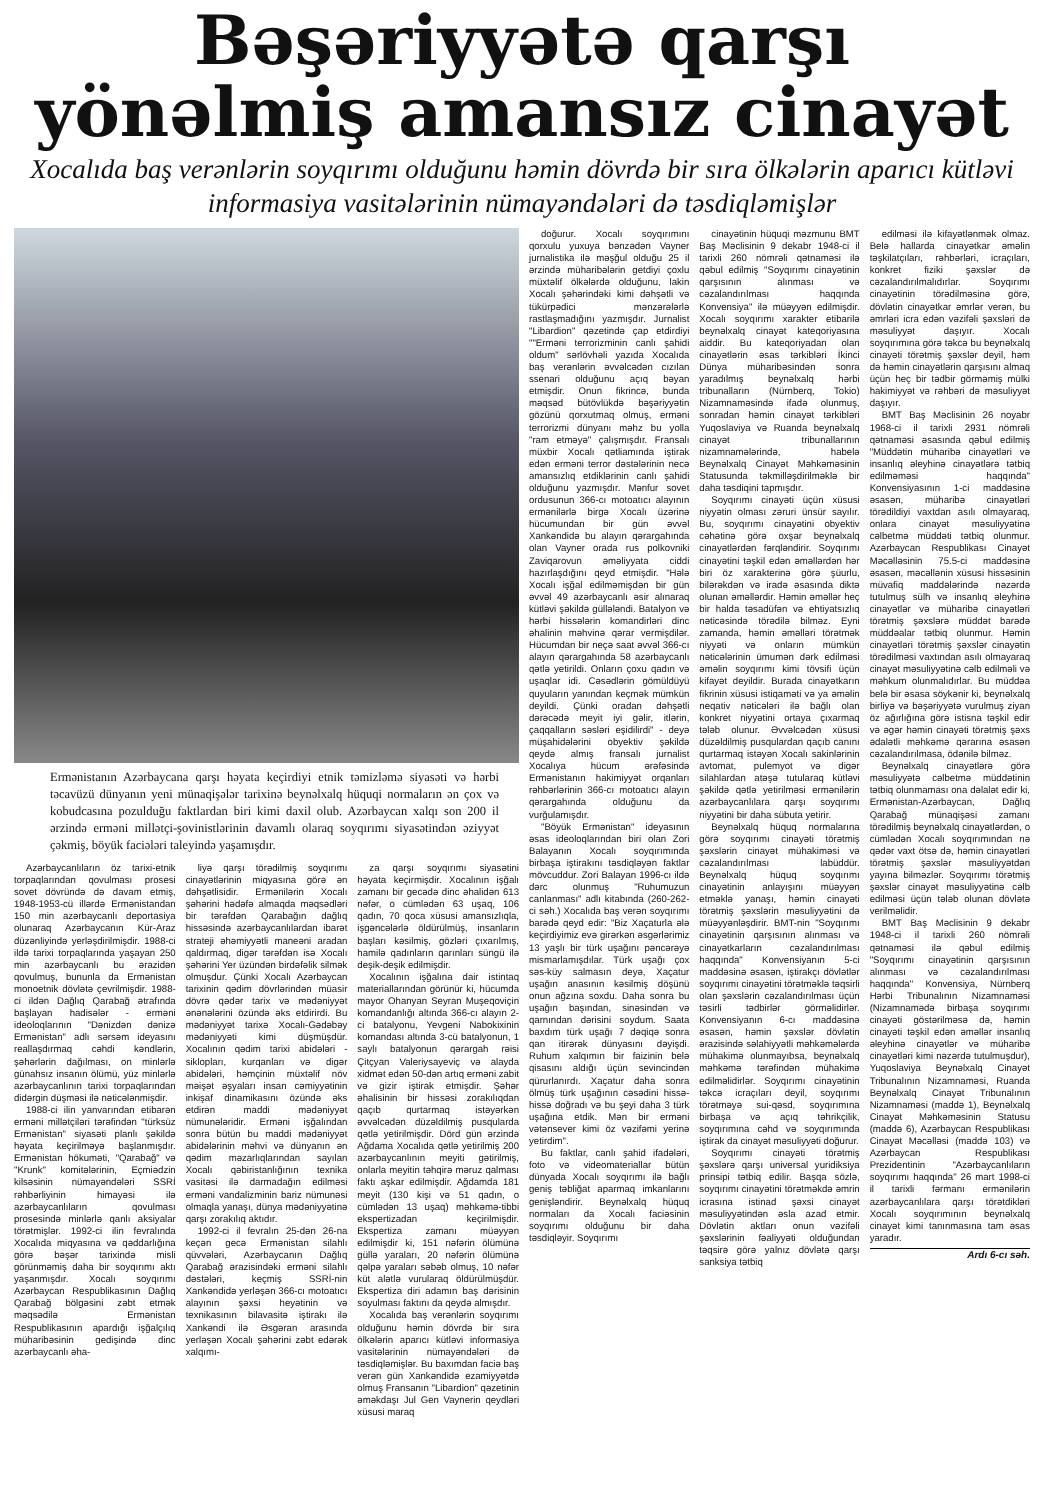Bəşəriyyətə qarşı
yönəlmiş amansız cinayət
Xocalıda baş verənlərin soyqırımı olduğunu həmin dövrdə bir sıra ölkələrin aparıcı kütləvi informasiya vasitələrinin nümayəndələri də təsdiqləmişlər
Ermənistanın Azərbaycana qarşı həyata keçirdiyi etnik təmizləmə siyasəti və hərbi təcavüzü dünyanın yeni münaqişələr tarixinə beynəlxalq hüquqi normaların ən çox və kobudcasına pozulduğu faktlardan biri kimi daxil olub. Azərbaycan xalqı son 200 il ərzində erməni millətçi-şovinistlərinin davamlı olaraq soyqırımı siyasətindən əziyyət çəkmiş, böyük faciələri taleyində yaşamışdır.
Azərbaycanlıların öz tarixi-etnik torpaqlarından qovulması prosesi sovet dövründə də davam etmiş, 1948-1953-cü illərdə Ermənistandan 150 min azərbaycanlı deportasiya olunaraq Azərbaycanın Kür-Araz düzənliyində yerləşdirilmişdir. 1988-ci ildə tarixi torpaqlarında yaşayan 250 min azərbaycanlı bu ərazidən qovulmuş, bununla da Ermənistan monoetnik dövlətə çevrilmişdir. 1988-ci ildən Dağlıq Qarabağ ətrafında başlayan hadisələr - erməni ideoloqlarının "Dənizdən dənizə Ermənistan" adlı sərsəm ideyasını reallaşdırmaq cəhdi kəndlərin, şəhərlərin dağılması, on minlərlə günahsız insanın ölümü, yüz minlərlə azərbaycanlının tarixi torpaqlarından didərgin düşməsi ilə nəticələnmişdir.
1988-ci ilin yanvarından etibarən erməni millətçiləri tərəfindən "türksüz Ermənistan" siyasəti planlı şəkildə həyata keçirilməyə başlanmışdır. Ermənistan hökuməti, "Qarabağ" və "Krunk" komitələrinin, Eçmiədzin kilsəsinin nümayəndələri SSRİ rəhbərliyinin himayəsi ilə azərbaycanlıların qovulması prosesində minlərlə qanlı aksiyalar törətmişlər. 1992-ci ilin fevralında Xocalıda miqyasına və qəddarlığına görə bəşər tarixində misli görünməmiş daha bir soyqırımı aktı yaşanmışdır. Xocalı soyqırımı Azərbaycan Respublikasının Dağlıq Qarabağ bölgəsini zəbt etmək məqsədilə Ermənistan Respublikasının apardığı işğalçılıq müharibəsinin gedişində dinc azərbaycanlı əha-
liyə qarşı törədilmiş soyqırımı cinayətlərinin miqyasına görə ən dəhşətlisidir. Ermənilərin Xocalı şəhərini hədəfə almaqda məqsədləri bir tərəfdən Qarabağın dağlıq hissəsində azərbaycanlılardan ibarət strateji əhəmiyyətli maneəni aradan qaldırmaq, digər tərəfdən isə Xocalı şəhərini Yer üzündən birdəfəlik silmək olmuşdur. Çünki Xocalı Azərbaycan tarixinin qədim dövrlərindən müasir dövrə qədər tarix və mədəniyyət ənənələrini özündə əks etdirirdi. Bu mədəniyyət tarixə Xocalı-Gədəbəy mədəniyyəti kimi düşmüşdür. Xocalının qədim tarixi abidələri - siklopları, kurqanları və digər abidələri, həmçinin müxtəlif növ məişət əşyaları insan cəmiyyətinin inkişaf dinamikasını özündə əks etdirən maddi mədəniyyət nümunələridir. Erməni işğalından sonra bütün bu maddi mədəniyyət abidələrinin məhvi və dünyanın ən qədim məzarlıqlarından sayılan Xocalı qəbiristanlığının texnika vasitəsi ilə darmadağın edilməsi erməni vandalizminin bariz nümunəsi olmaqla yanaşı, dünya mədəniyyətinə qarşı zorakılıq aktıdır.
1992-ci il fevralın 25-dən 26-na keçən gecə Ermənistan silahlı qüvvələri, Azərbaycanın Dağlıq Qarabağ ərazisindəki erməni silahlı dəstələri, keçmiş SSRİ-nin Xankəndidə yerləşən 366-cı motoatıcı alayının şəxsi heyətinin və texnikasının bilavasitə iştirakı ilə Xankəndi ilə Əsgəran arasında yerləşən Xocalı şəhərini zəbt edərək xalqımı-
za qarşı soyqırımı siyasətini həyata keçirmişdir. Xocalının işğalı zamanı bir gecədə dinc əhalidən 613 nəfər, o cümlədən 63 uşaq, 106 qadın, 70 qoca xüsusi amansızlıqla, işgəncələrlə öldürülmüş, insanların başları kəsilmiş, gözləri çıxarılmış, hamilə qadınların qarınları süngü ilə deşik-deşik edilmişdir.
Xocalının işğalına dair istintaq materiallarından görünür ki, hücumda mayor Ohanyan Seyran Muşeqoviçin komandanlığı altında 366-cı alayın 2-ci batalyonu, Yevgeni Nabokixinin komandası altında 3-cü batalyonun, 1 saylı batalyonun qərargah rəisi Çitçyan Valeriysayeviç və alayda xidmət edən 50-dən artıq erməni zabit və gizir iştirak etmişdir. Şəhər əhalisinin bir hissəsi zorakılıqdan qaçıb qurtarmaq istəyərkən əvvəlcədən düzəldilmiş pusqularda qətlə yetirilmişdir. Dörd gün ərzində Ağdama Xocalıda qətlə yetirilmiş 200 azərbaycanlının meyiti gətirilmiş, onlarla meyitin təhqirə məruz qalması faktı aşkar edilmişdir. Ağdamda 181 meyit (130 kişi və 51 qadın, o cümlədən 13 uşaq) məhkəmə-tibbi ekspertizadan keçirilmişdir. Ekspertiza zamanı müəyyən edilmişdir ki, 151 nəfərin ölümünə güllə yaraları, 20 nəfərin ölümünə qəlpə yaraları səbəb olmuş, 10 nəfər küt alətlə vurularaq öldürülmüşdür. Ekspertiza diri adamın baş dərisinin soyulması faktını da qeydə almışdır.
Xocalıda baş verənlərin soyqırımı olduğunu həmin dövrdə bir sıra ölkələrin aparıcı kütləvi informasiya vasitələrinin nümayəndələri də təsdiqləmişlər. Bu baxımdan faciə baş verən gün Xankəndidə ezamiyyətdə olmuş Fransanın "Libardion" qəzetinin əməkdaşı Jul Gen Vaynerin qeydləri xüsusi maraq
doğurur. Xocalı soyqırımını qorxulu yuxuya bənzədən Vayner jurnalistika ilə məşğul olduğu 25 il ərzində müharibələrin getdiyi çoxlu müxtəlif ölkələrdə olduğunu, lakin Xocalı şəhərindəki kimi dəhşətli və tükürpədici mənzərələrlə rastlaşmadığını yazmışdır. Jurnalist "Libardion" qəzetində çap etdirdiyi ""Erməni terrorizminin canlı şahidi oldum" sərlövhəli yazıda Xocalıda baş verənlərin əvvəlcədən cızılan ssenari olduğunu açıq bəyan etmişdir. Onun fikrincə, bunda məqsəd bütövlükdə bəşəriyyətin gözünü qorxutmaq olmuş, erməni terrorizmi dünyanı məhz bu yolla "ram etməyə" çalışmışdır. Fransalı müxbir Xocalı qətliamında iştirak edən erməni terror dəstələrinin necə amansızlıq etdiklərinin canlı şahidi olduğunu yazmışdır. Mənfur sovet ordusunun 366-cı motoatıcı alayının ermənilərlə birgə Xocalı üzərinə hücumundan bir gün əvvəl Xankəndidə bu alayın qərargahında olan Vayner orada rus polkovniki Zaviqarovun əməliyyata ciddi hazırlaşdığını qeyd etmişdir. "Hələ Xocalı işğal edilməmişdən bir gün əvvəl 49 azərbaycanlı əsir alınaraq kütləvi şəkildə güllələndi. Batalyon və hərbi hissələrin komandirləri dinc əhalinin məhvinə qərar vermişdilər. Hücumdan bir neçə saat əvvəl 366-cı alayın qərargahında 58 azərbaycanlı qətlə yetirildi. Onların çoxu qadın və uşaqlar idi. Cəsədlərin gömüldüyü quyuların yanından keçmək mümkün deyildi. Çünki oradan dəhşətli dərəcədə meyit iyi gəlir, itlərin, çaqqalların səsləri eşidilirdi" - deyə müşahidələrini obyektiv şəkildə qeydə almış fransalı jurnalist Xocalıya hücum ərəfəsində Ermənistanın hakimiyyət orqanları rəhbərlərinin 366-cı motoatıcı alayın qərargahında olduğunu da vurğulamışdır.
"Böyük Ermənistan" ideyasının əsas ideoloqlarından biri olan Zori Balayanın Xocalı soyqırımında birbaşa iştirakını təsdiqləyən faktlar mövcuddur. Zori Balayan 1996-cı ildə dərc olunmuş "Ruhumuzun canlanması" adlı kitabında (260-262-ci səh.) Xocalıda baş verən soyqırımı barədə qeyd edir: "Biz Xaçaturla ələ keçirdiyimiz evə girərkən əsgərlərimiz 13 yaşlı bir türk uşağını pəncərəyə mismarlamışdılar. Türk uşağı çox səs-küy salmasın deyə, Xaçatur uşağın anasının kəsilmiş döşünü onun ağzına soxdu. Daha sonra bu uşağın başından, sinəsindən və qarnından dərisini soydum. Saata baxdım türk uşağı 7 dəqiqə sonra qan itirərək dünyasını dəyişdi. Ruhum xalqımın bir faizinin belə qisasını aldığı üçün sevincindən qürurlanırdı. Xaçatur daha sonra ölmüş türk uşağının cəsədini hissə-hissə doğradı və bu şeyi daha 3 türk uşağına etdik. Mən bir erməni vətənsever kimi öz vəzifəmi yerinə yetirdim".
Bu faktlar, canlı şahid ifadələri, foto və videomateriallar bütün dünyada Xocalı soyqırımı ilə bağlı geniş təbliğat aparmaq imkanlarını genişləndirir. Beynəlxalq hüquq normaları da Xocalı faciəsinin soyqırımı olduğunu bir daha təsdiqləyir. Soyqırımı
cinayətinin hüquqi məzmunu BMT Baş Məclisinin 9 dekabr 1948-ci il tarixli 260 nömrəli qətnaməsi ilə qəbul edilmiş "Soyqırımı cinayətinin qarşısının alınması və cəzalandırılması haqqında Konvensiya" ilə müəyyən edilmişdir. Xocalı soyqırımı xarakter etibarilə beynəlxalq cinayət kateqoriyasına aiddir. Bu kateqoriyadan olan cinayətlərin əsas tərkibləri İkinci Dünya müharibəsindən sonra yaradılmış beynəlxalq hərbi tribunalların (Nürnberq, Tokio) Nizamnaməsində ifadə olunmuş, sonradan həmin cinayət tərkibləri Yuqoslaviya və Ruanda beynəlxalq cinayət tribunallarının nizamnamələrində, habelə Beynəlxalq Cinayət Məhkəməsinin Statusunda təkmilləşdirilməklə bir daha təsdiqini tapmışdır.
Soyqırımı cinayəti üçün xüsusi niyyətin olması zəruri ünsür sayılır. Bu, soyqırımı cinayətini obyektiv cəhətinə görə oxşar beynəlxalq cinayətlərdən fərqləndirir. Soyqırımı cinayətini təşkil edən əməllərdən hər biri öz xarakterinə görə şüurlu, bilərəkdən və iradə əsasında diktə olunan əməllərdir. Həmin əməllər heç bir halda təsadüfən və ehtiyatsızlıq nəticəsində törədilə bilməz. Eyni zamanda, həmin əməlləri törətmək niyyəti və onların mümkün nəticələrinin ümumən dərk edilməsi əməlin soyqırımı kimi tövsifi üçün kifayət deyildir. Burada cinayətkarın fikrinin xüsusi istiqaməti və ya əməlin neqativ nəticələri ilə bağlı olan konkret niyyətini ortaya çıxarmaq tələb olunur. Əvvəlcədən xüsusi düzəldilmiş pusqulardan qaçıb canını qurtarmaq istəyən Xocalı sakinlərinin avtomat, pulemyot və digər silahlardan atəşə tutularaq kütləvi şəkildə qətlə yetirilməsi ermənilərin azərbaycanlılara qarşı soyqırımı niyyətini bir daha sübuta yetirir.
Beynəlxalq hüquq normalarına görə soyqırımı cinayəti törətmiş şəxslərin cinayət mühakiməsi və cəzalandırılması labüddür. Beynəlxalq hüquq soyqırımı cinayətinin anlayışını müəyyən etməklə yanaşı, həmin cinayəti törətmiş şəxslərin məsuliyyətini də müəyyənləşdirir. BMT-nin "Soyqırımı cinayətinin qarşısının alınması və cinayətkarların cəzalandırılması haqqında" Konvensiyanın 5-ci maddəsinə əsasən, iştirakçı dövlətlər soyqırımı cinayətini törətməklə təqsirli olan şəxslərin cəzalandırılması üçün təsirli tədbirlər görməlidirlər. Konvensiyanın 6-cı maddəsinə əsasən, həmin şəxslər dövlətin ərazisində səlahiyyətli məhkəmələrdə mühakimə olunmayıbsa, beynəlxalq məhkəmə tərəfindən mühakimə edilməlidirlər. Soyqırımı cinayətinin təkcə icraçıları deyil, soyqırımı törətməyə sui-qəsd, soyqırımına birbaşa və açıq təhrikçilik, soyqırımına cəhd və soyqırımında iştirak da cinayət məsuliyyəti doğurur.
Soyqırımı cinayəti törətmiş şəxslərə qarşı universal yuridiksiya prinsipi tətbiq edilir. Başqa sözlə, soyqırımı cinayətini törətməkdə əmrin icrasına istinad şəxsi cinayət məsuliyyətindən əsla azad etmir. Dövlətin aktları onun vəzifəli şəxslərinin fəaliyyəti olduğundan təqsirə görə yalnız dövlətə qarşı sanksiya tətbiq
edilməsi ilə kifayətlənmək olmaz. Belə hallarda cinayətkar əməlin təşkilatçıları, rəhbərləri, icraçıları, konkret fiziki şəxslər də cəzalandırılmalıdırlar. Soyqırımı cinayətinin törədilməsinə görə, dövlətin cinayətkar əmrlər verən, bu əmrləri icra edən vəzifəli şəxsləri də məsuliyyət daşıyır. Xocalı soyqırımına görə təkcə bu beynəlxalq cinayəti törətmiş şəxslər deyil, həm də həmin cinayətlərin qarşısını almaq üçün heç bir tədbir görməmiş mülki hakimiyyət və rəhbəri də məsuliyyət daşıyır.
BMT Baş Məclisinin 26 noyabr 1968-ci il tarixli 2931 nömrəli qətnaməsi əsasında qəbul edilmiş "Müddətin müharibə cinayətləri və insanlıq əleyhinə cinayətlərə tətbiq edilməməsi haqqında" Konvensiyasının 1-ci maddəsinə əsasən, müharibə cinayətləri törədildiyi vaxtdan asılı olmayaraq, onlara cinayət məsuliyyətinə cəlbetmə müddəti tətbiq olunmur. Azərbaycan Respublikası Cinayət Məcəlləsinin 75.5-ci maddəsinə əsasən, məcəllənin xüsusi hissəsinin müvafiq maddələrində nəzərdə tutulmuş sülh və insanlıq əleyhinə cinayətlər və müharibə cinayətləri törətmiş şəxslərə müddət barədə müddəalar tətbiq olunmur. Həmin cinayətləri törətmiş şəxslər cinayətin törədilməsi vaxtından asılı olmayaraq cinayət məsuliyyətinə cəlb edilməli və məhkum olunmalıdırlar. Bu müddəa belə bir əsasa söykənir ki, beynəlxalq birliyə və bəşəriyyətə vurulmuş ziyan öz ağırlığına görə istisna təşkil edir və əgər həmin cinayəti törətmiş şəxs ədalətli məhkəmə qərarına əsasən cəzalandırılmasa, ödənilə bilməz.
Beynəlxalq cinayətlərə görə məsuliyyətə cəlbetmə müddətinin tətbiq olunmaması ona dəlalət edir ki, Ermənistan-Azərbaycan, Dağlıq Qarabağ münaqişəsi zamanı törədilmiş beynəlxalq cinayətlərdən, o cümlədən Xocalı soyqırımından nə qədər vaxt ötsə də, həmin cinayətləri törətmiş şəxslər məsuliyyətdən yayına bilməzlər. Soyqırımı törətmiş şəxslər cinayət məsuliyyətinə cəlb edilməsi üçün tələb olunan dövlətə verilməlidir.
BMT Baş Məclisinin 9 dekabr 1948-ci il tarixli 260 nömrəli qətnaməsi ilə qəbul edilmiş "Soyqırımı cinayətinin qarşısının alınması və cəzalandırılması haqqında" Konvensiya, Nürnberq Hərbi Tribunalının Nizamnaməsi (Nizamnamədə birbaşa soyqırımı cinayəti göstərilməsə də, həmin cinayəti təşkil edən əməllər insanlıq əleyhinə cinayətlər və müharibə cinayətləri kimi nəzərdə tutulmuşdur), Yuqoslaviya Beynəlxalq Cinayət Tribunalının Nizamnaməsi, Ruanda Beynəlxalq Cinayət Tribunalının Nizamnaməsi (maddə 1), Beynəlxalq Cinayət Məhkəməsinin Statusu (maddə 6), Azərbaycan Respublikası Cinayət Məcəlləsi (maddə 103) və Azərbaycan Respublikası Prezidentinin "Azərbaycanlıların soyqırımı haqqında" 26 mart 1998-ci il tarixli fərmanı ermənilərin azərbaycanlılara qarşı törətdikləri Xocalı soyqırımının beynəlxalq cinayət kimi tanınmasına tam əsas yaradır.
Ardı 6-cı səh.